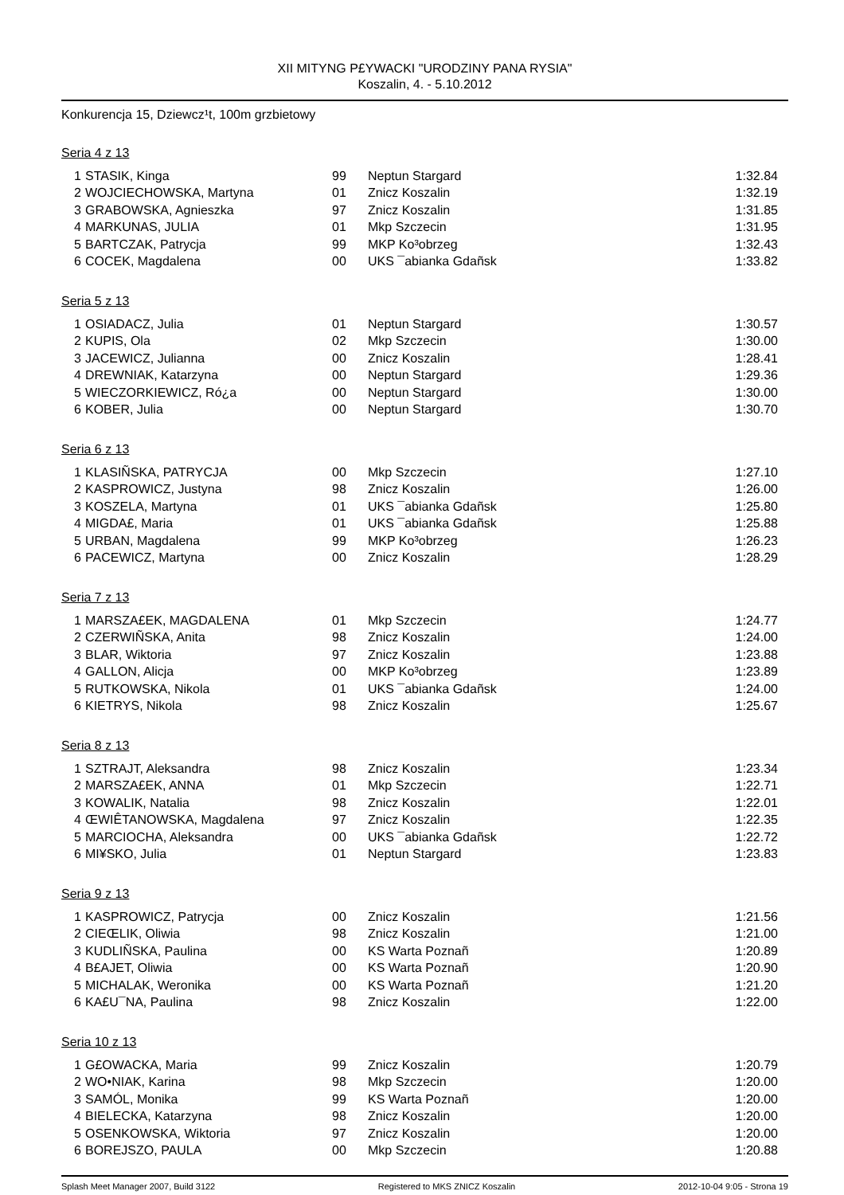XII MITYNG P£YWACKI "URODZINY PANA RYSIA"
Koszalin, 4. - 5.10.2012
Konkurencja 15, Dziewcz¹t, 100m grzbietowy
Seria 4 z 13
| 1 | STASIK, Kinga | 99 | Neptun Stargard | 1:32.84 |
| 2 | WOJCIECHOWSKA, Martyna | 01 | Znicz Koszalin | 1:32.19 |
| 3 | GRABOWSKA, Agnieszka | 97 | Znicz Koszalin | 1:31.85 |
| 4 | MARKUNAS, JULIA | 01 | Mkp Szczecin | 1:31.95 |
| 5 | BARTCZAK, Patrycja | 99 | MKP Ko³obrzeg | 1:32.43 |
| 6 | COCEK, Magdalena | 00 | UKS ¯abianka Gdañsk | 1:33.82 |
Seria 5 z 13
| 1 | OSIADACZ, Julia | 01 | Neptun Stargard | 1:30.57 |
| 2 | KUPIS, Ola | 02 | Mkp Szczecin | 1:30.00 |
| 3 | JACEWICZ, Julianna | 00 | Znicz Koszalin | 1:28.41 |
| 4 | DREWNIAK, Katarzyna | 00 | Neptun Stargard | 1:29.36 |
| 5 | WIECZORKIEWICZ, Ró¿a | 00 | Neptun Stargard | 1:30.00 |
| 6 | KOBER, Julia | 00 | Neptun Stargard | 1:30.70 |
Seria 6 z 13
| 1 | KLASIÑSKA, PATRYCJA | 00 | Mkp Szczecin | 1:27.10 |
| 2 | KASPROWICZ, Justyna | 98 | Znicz Koszalin | 1:26.00 |
| 3 | KOSZELA, Martyna | 01 | UKS ¯abianka Gdañsk | 1:25.80 |
| 4 | MIGDA£, Maria | 01 | UKS ¯abianka Gdañsk | 1:25.88 |
| 5 | URBAN, Magdalena | 99 | MKP Ko³obrzeg | 1:26.23 |
| 6 | PACEWICZ, Martyna | 00 | Znicz Koszalin | 1:28.29 |
Seria 7 z 13
| 1 | MARSZA£EK, MAGDALENA | 01 | Mkp Szczecin | 1:24.77 |
| 2 | CZERWIÑSKA, Anita | 98 | Znicz Koszalin | 1:24.00 |
| 3 | BLAR, Wiktoria | 97 | Znicz Koszalin | 1:23.88 |
| 4 | GALLON, Alicja | 00 | MKP Ko³obrzeg | 1:23.89 |
| 5 | RUTKOWSKA, Nikola | 01 | UKS ¯abianka Gdañsk | 1:24.00 |
| 6 | KIETRYS, Nikola | 98 | Znicz Koszalin | 1:25.67 |
Seria 8 z 13
| 1 | SZTRAJT, Aleksandra | 98 | Znicz Koszalin | 1:23.34 |
| 2 | MARSZA£EK, ANNA | 01 | Mkp Szczecin | 1:22.71 |
| 3 | KOWALIK, Natalia | 98 | Znicz Koszalin | 1:22.01 |
| 4 | ŒWIÊTANOWSKA, Magdalena | 97 | Znicz Koszalin | 1:22.35 |
| 5 | MARCIOCHA, Aleksandra | 00 | UKS ¯abianka Gdañsk | 1:22.72 |
| 6 | MI¥SKO, Julia | 01 | Neptun Stargard | 1:23.83 |
Seria 9 z 13
| 1 | KASPROWICZ, Patrycja | 00 | Znicz Koszalin | 1:21.56 |
| 2 | CIEŒLIK, Oliwia | 98 | Znicz Koszalin | 1:21.00 |
| 3 | KUDLIÑSKA, Paulina | 00 | KS Warta Poznañ | 1:20.89 |
| 4 | B£AJET, Oliwia | 00 | KS Warta Poznañ | 1:20.90 |
| 5 | MICHALAK, Weronika | 00 | KS Warta Poznañ | 1:21.20 |
| 6 | KA£U¯NA, Paulina | 98 | Znicz Koszalin | 1:22.00 |
Seria 10 z 13
| 1 | G£OWACKA, Maria | 99 | Znicz Koszalin | 1:20.79 |
| 2 | WO•NIAK, Karina | 98 | Mkp Szczecin | 1:20.00 |
| 3 | SAMÓL, Monika | 99 | KS Warta Poznañ | 1:20.00 |
| 4 | BIELECKA, Katarzyna | 98 | Znicz Koszalin | 1:20.00 |
| 5 | OSENKOWSKA, Wiktoria | 97 | Znicz Koszalin | 1:20.00 |
| 6 | BOREJSZO, PAULA | 00 | Mkp Szczecin | 1:20.88 |
Splash Meet Manager 2007, Build 3122 Registered to MKS ZNICZ Koszalin 2012-10-04 9:05 - Strona 19